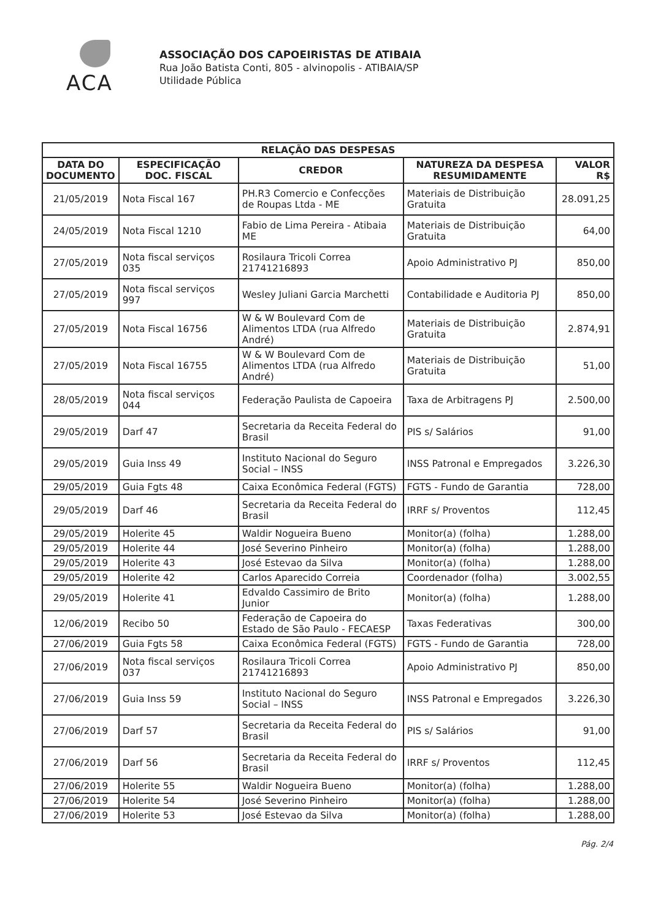ACA
ASSOCIAÇÃO DOS CAPOEIRISTAS DE ATIBAIA
Rua João Batista Conti, 805 - alvinopolis - ATIBAIA/SP
Utilidade Pública
| RELAÇÃO DAS DESPESAS | | | | |
| --- | --- | --- | --- | --- |
| DATA DO DOCUMENTO | ESPECIFICAÇÃO DOC. FISCAL | CREDOR | NATUREZA DA DESPESA RESUMIDAMENTE | VALOR R$ |
| 21/05/2019 | Nota Fiscal 167 | PH.R3 Comercio e Confecções de Roupas Ltda - ME | Materiais de Distribuição Gratuita | 28.091,25 |
| 24/05/2019 | Nota Fiscal 1210 | Fabio de Lima Pereira - Atibaia ME | Materiais de Distribuição Gratuita | 64,00 |
| 27/05/2019 | Nota fiscal serviços 035 | Rosilaura Tricoli Correa 21741216893 | Apoio Administrativo PJ | 850,00 |
| 27/05/2019 | Nota fiscal serviços 997 | Wesley Juliani Garcia Marchetti | Contabilidade e Auditoria PJ | 850,00 |
| 27/05/2019 | Nota Fiscal 16756 | W & W Boulevard Com de Alimentos LTDA (rua Alfredo André) | Materiais de Distribuição Gratuita | 2.874,91 |
| 27/05/2019 | Nota Fiscal 16755 | W & W Boulevard Com de Alimentos LTDA (rua Alfredo André) | Materiais de Distribuição Gratuita | 51,00 |
| 28/05/2019 | Nota fiscal serviços 044 | Federação Paulista de Capoeira | Taxa de Arbitragens PJ | 2.500,00 |
| 29/05/2019 | Darf 47 | Secretaria da Receita Federal do Brasil | PIS s/ Salários | 91,00 |
| 29/05/2019 | Guia Inss 49 | Instituto Nacional do Seguro Social – INSS | INSS Patronal e Empregados | 3.226,30 |
| 29/05/2019 | Guia Fgts 48 | Caixa Econômica Federal (FGTS) | FGTS - Fundo de Garantia | 728,00 |
| 29/05/2019 | Darf 46 | Secretaria da Receita Federal do Brasil | IRRF s/ Proventos | 112,45 |
| 29/05/2019 | Holerite 45 | Waldir Nogueira Bueno | Monitor(a) (folha) | 1.288,00 |
| 29/05/2019 | Holerite 44 | José Severino Pinheiro | Monitor(a) (folha) | 1.288,00 |
| 29/05/2019 | Holerite 43 | José Estevao da Silva | Monitor(a) (folha) | 1.288,00 |
| 29/05/2019 | Holerite 42 | Carlos Aparecido Correia | Coordenador (folha) | 3.002,55 |
| 29/05/2019 | Holerite 41 | Edvaldo Cassimiro de Brito Junior | Monitor(a) (folha) | 1.288,00 |
| 12/06/2019 | Recibo 50 | Federação de Capoeira do Estado de São Paulo - FECAESP | Taxas Federativas | 300,00 |
| 27/06/2019 | Guia Fgts 58 | Caixa Econômica Federal (FGTS) | FGTS - Fundo de Garantia | 728,00 |
| 27/06/2019 | Nota fiscal serviços 037 | Rosilaura Tricoli Correa 21741216893 | Apoio Administrativo PJ | 850,00 |
| 27/06/2019 | Guia Inss 59 | Instituto Nacional do Seguro Social – INSS | INSS Patronal e Empregados | 3.226,30 |
| 27/06/2019 | Darf 57 | Secretaria da Receita Federal do Brasil | PIS s/ Salários | 91,00 |
| 27/06/2019 | Darf 56 | Secretaria da Receita Federal do Brasil | IRRF s/ Proventos | 112,45 |
| 27/06/2019 | Holerite 55 | Waldir Nogueira Bueno | Monitor(a) (folha) | 1.288,00 |
| 27/06/2019 | Holerite 54 | José Severino Pinheiro | Monitor(a) (folha) | 1.288,00 |
| 27/06/2019 | Holerite 53 | José Estevao da Silva | Monitor(a) (folha) | 1.288,00 |
Pág. 2/4